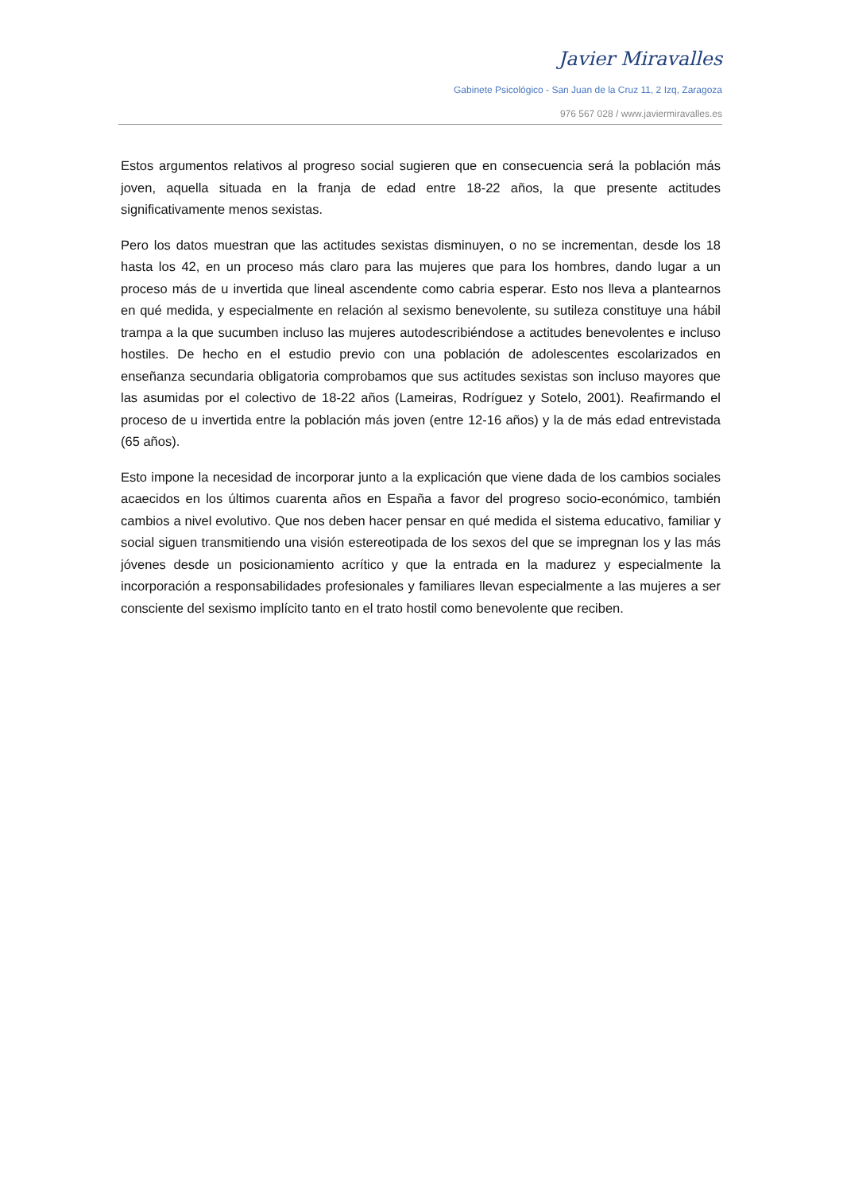Javier Miravalles
Gabinete Psicológico - San Juan de la Cruz 11, 2 Izq, Zaragoza
976 567 028 / www.javiermiravalles.es
Estos argumentos relativos al progreso social sugieren que en consecuencia será la población más joven, aquella situada en la franja de edad entre 18-22 años, la que presente actitudes significativamente menos sexistas.
Pero los datos muestran que las actitudes sexistas disminuyen, o no se incrementan, desde los 18 hasta los 42, en un proceso más claro para las mujeres que para los hombres, dando lugar a un proceso más de u invertida que lineal ascendente como cabria esperar. Esto nos lleva a plantearnos en qué medida, y especialmente en relación al sexismo benevolente, su sutileza constituye una hábil trampa a la que sucumben incluso las mujeres autodescribiéndose a actitudes benevolentes e incluso hostiles. De hecho en el estudio previo con una población de adolescentes escolarizados en enseñanza secundaria obligatoria comprobamos que sus actitudes sexistas son incluso mayores que las asumidas por el colectivo de 18-22 años (Lameiras, Rodríguez y Sotelo, 2001). Reafirmando el proceso de u invertida entre la población más joven (entre 12-16 años) y la de más edad entrevistada (65 años).
Esto impone la necesidad de incorporar junto a la explicación que viene dada de los cambios sociales acaecidos en los últimos cuarenta años en España a favor del progreso socio-económico, también cambios a nivel evolutivo. Que nos deben hacer pensar en qué medida el sistema educativo, familiar y social siguen transmitiendo una visión estereotipada de los sexos del que se impregnan los y las más jóvenes desde un posicionamiento acrítico y que la entrada en la madurez y especialmente la incorporación a responsabilidades profesionales y familiares llevan especialmente a las mujeres a ser consciente del sexismo implícito tanto en el trato hostil como benevolente que reciben.